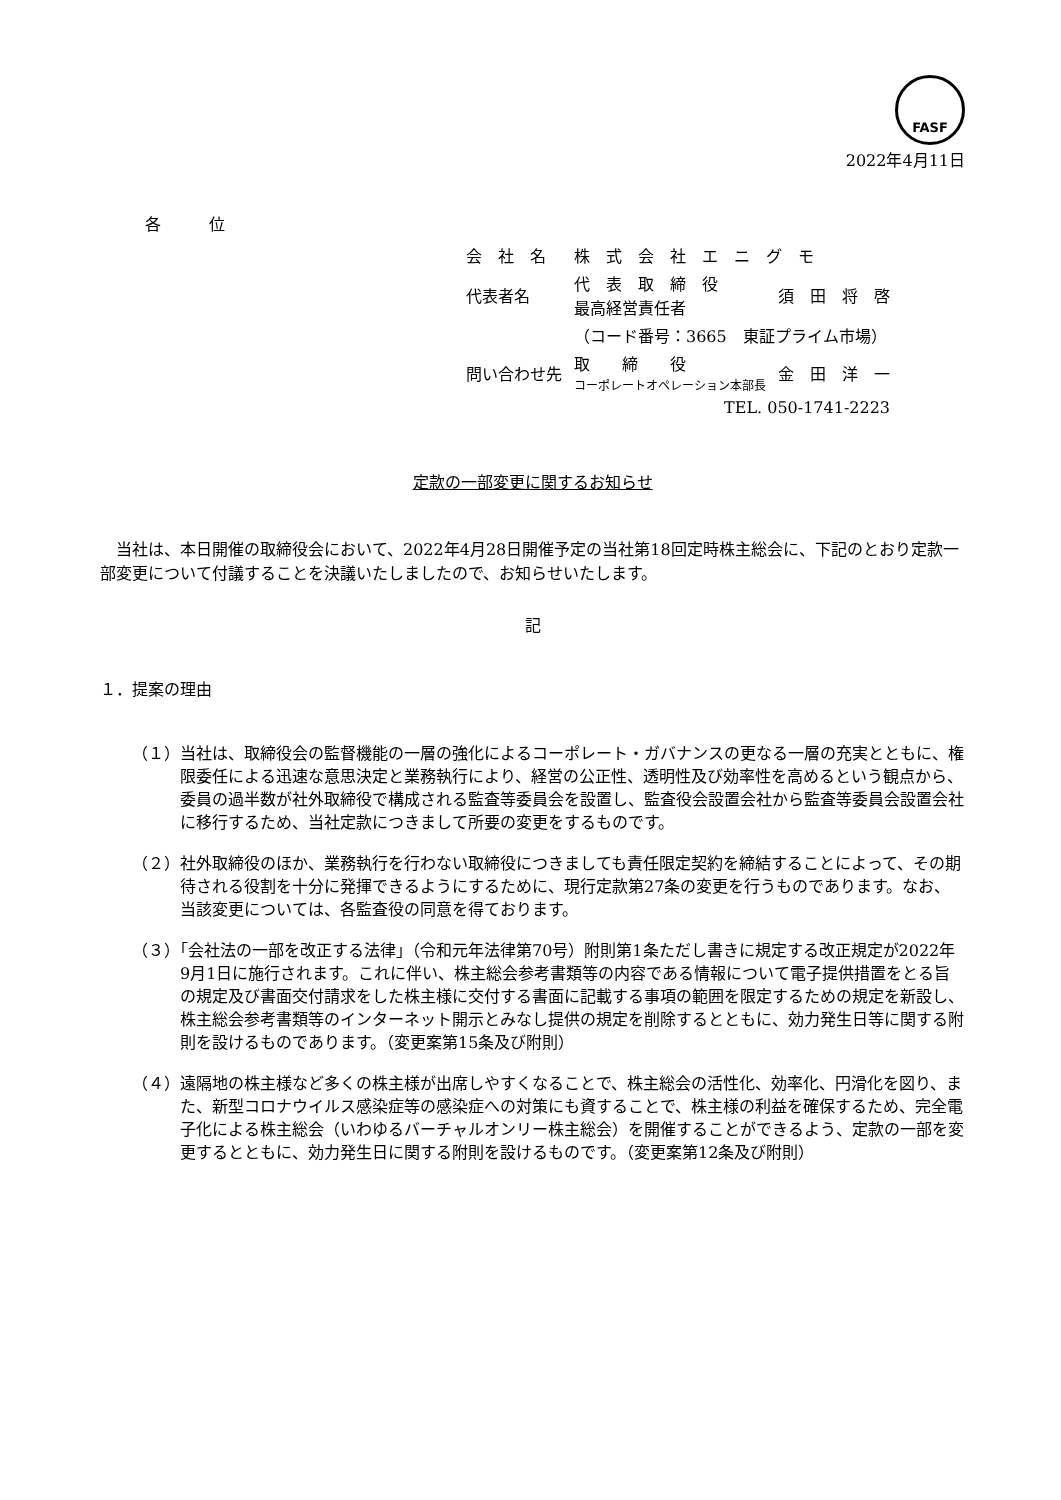FASF
2022年4月11日
各　　　位
| 会 社 名 | 株 式 会 社 エ ニ グ モ | |
| 代表者名 | 代 表 取 締 役 最高経営責任者 | 須 田 将 啓 |
| | （コード番号：3665 東証プライム市場） | |
| 問い合わせ先 | 取 締 役 コーポレートオペレーション本部長 | 金 田 洋 一 |
| | TEL. 050-1741-2223 | |
定款の一部変更に関するお知らせ
　当社は、本日開催の取締役会において、2022年4月28日開催予定の当社第18回定時株主総会に、下記のとおり定款一部変更について付議することを決議いたしましたので、お知らせいたします。
記
１．提案の理由
（１）当社は、取締役会の監督機能の一層の強化によるコーポレート・ガバナンスの更なる一層の充実とともに、権限委任による迅速な意思決定と業務執行により、経営の公正性、透明性及び効率性を高めるという観点から、委員の過半数が社外取締役で構成される監査等委員会を設置し、監査役会設置会社から監査等委員会設置会社に移行するため、当社定款につきまして所要の変更をするものです。
（２）社外取締役のほか、業務執行を行わない取締役につきましても責任限定契約を締結することによって、その期待される役割を十分に発揮できるようにするために、現行定款第27条の変更を行うものであります。なお、当該変更については、各監査役の同意を得ております。
（３）「会社法の一部を改正する法律」（令和元年法律第70号）附則第1条ただし書きに規定する改正規定が2022年9月1日に施行されます。これに伴い、株主総会参考書類等の内容である情報について電子提供措置をとる旨の規定及び書面交付請求をした株主様に交付する書面に記載する事項の範囲を限定するための規定を新設し、株主総会参考書類等のインターネット開示とみなし提供の規定を削除するとともに、効力発生日等に関する附則を設けるものであります。（変更案第15条及び附則）
（４）遠隔地の株主様など多くの株主様が出席しやすくなることで、株主総会の活性化、効率化、円滑化を図り、また、新型コロナウイルス感染症等の感染症への対策にも資することで、株主様の利益を確保するため、完全電子化による株主総会（いわゆるバーチャルオンリー株主総会）を開催することができるよう、定款の一部を変更するとともに、効力発生日に関する附則を設けるものです。（変更案第12条及び附則）